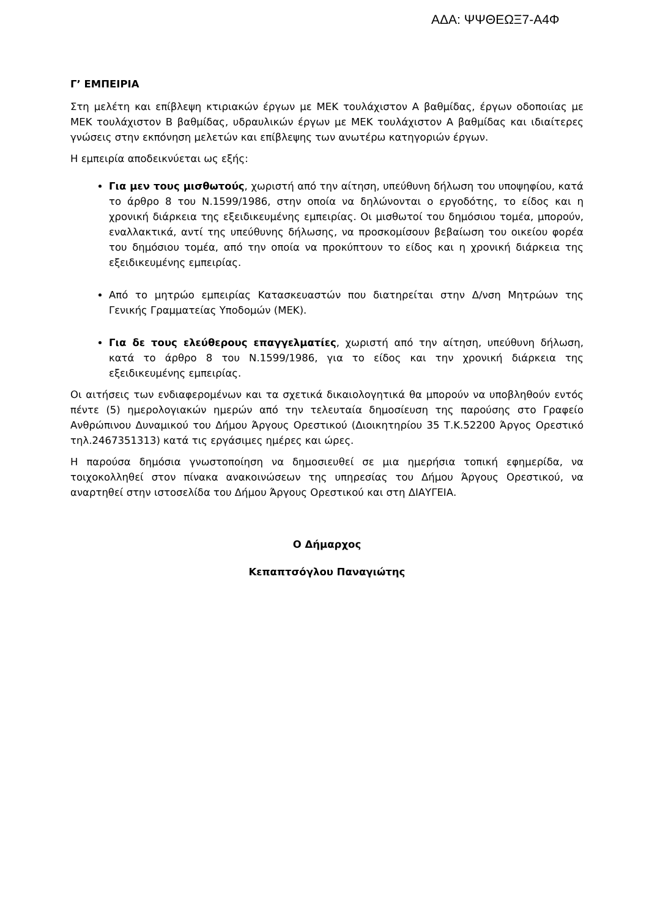ΑΔΑ: ΨΨΘΕΩΞ7-Α4Φ
Γ’ ΕΜΠΕΙΡΙΑ
Στη μελέτη και επίβλεψη κτιριακών έργων με ΜΕΚ τουλάχιστον Α βαθμίδας, έργων οδοποιίας με ΜΕΚ τουλάχιστον Β βαθμίδας, υδραυλικών έργων με ΜΕΚ τουλάχιστον Α βαθμίδας και ιδιαίτερες γνώσεις στην εκπόνηση μελετών και επίβλεψης των ανωτέρω κατηγοριών έργων.
Η εμπειρία αποδεικνύεται ως εξής:
Για μεν τους μισθωτούς, χωριστή από την αίτηση, υπεύθυνη δήλωση του υποψηφίου, κατά το άρθρο 8 του Ν.1599/1986, στην οποία να δηλώνονται ο εργοδότης, το είδος και η χρονική διάρκεια της εξειδικευμένης εμπειρίας. Οι μισθωτοί του δημόσιου τομέα, μπορούν, εναλλακτικά, αντί της υπεύθυνης δήλωσης, να προσκομίσουν βεβαίωση του οικείου φορέα του δημόσιου τομέα, από την οποία να προκύπτουν το είδος και η χρονική διάρκεια της εξειδικευμένης εμπειρίας.
Από το μητρώο εμπειρίας Κατασκευαστών που διατηρείται στην Δ/νση Μητρώων της Γενικής Γραμματείας Υποδομών (ΜΕΚ).
Για δε τους ελεύθερους επαγγελματίες, χωριστή από την αίτηση, υπεύθυνη δήλωση, κατά το άρθρο 8 του Ν.1599/1986, για το είδος και την χρονική διάρκεια της εξειδικευμένης εμπειρίας.
Οι αιτήσεις των ενδιαφερομένων και τα σχετικά δικαιολογητικά θα μπορούν να υποβληθούν εντός πέντε (5) ημερολογιακών ημερών από την τελευταία δημοσίευση της παρούσης στο Γραφείο Ανθρώπινου Δυναμικού του Δήμου Άργους Ορεστικού (Διοικητηρίου 35 Τ.Κ.52200 Άργος Ορεστικό τηλ.2467351313) κατά τις εργάσιμες ημέρες και ώρες.
Η παρούσα δημόσια γνωστοποίηση να δημοσιευθεί σε μια ημερήσια τοπική εφημερίδα, να τοιχοκολληθεί στον πίνακα ανακοινώσεων της υπηρεσίας του Δήμου Άργους Ορεστικού, να αναρτηθεί στην ιστοσελίδα του Δήμου Άργους Ορεστικού και στη ΔΙΑΥΓΕΙΑ.
Ο Δήμαρχος
Κεπαπτσόγλου Παναγιώτης